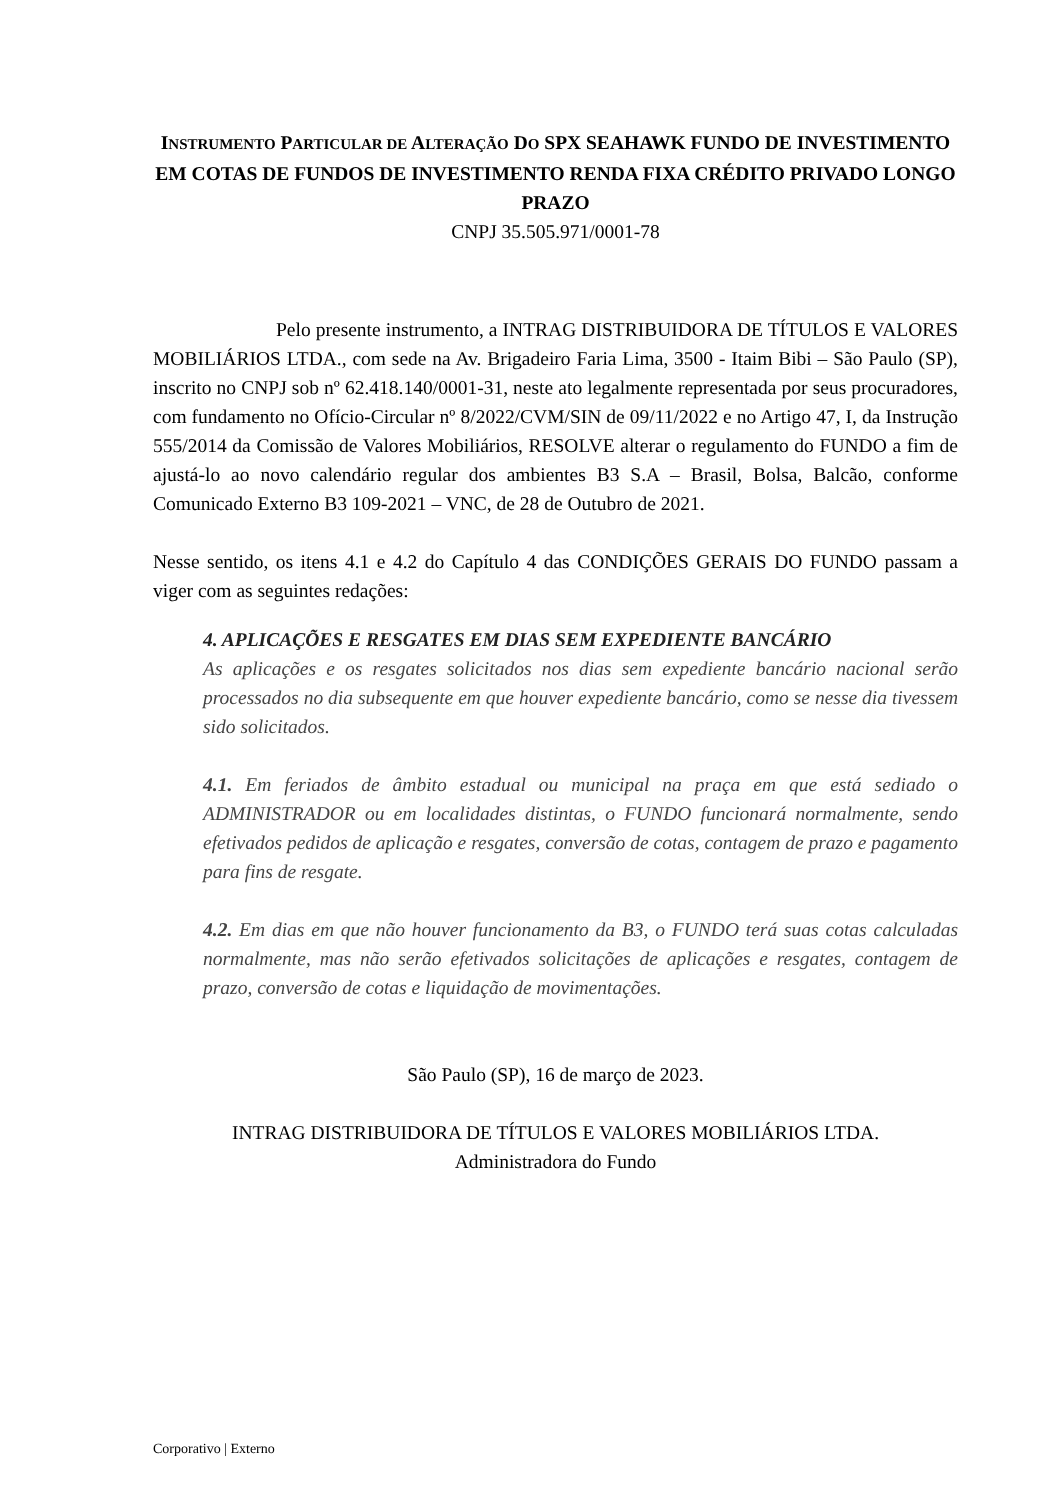INSTRUMENTO PARTICULAR DE ALTERAÇÃO DO SPX SEAHAWK FUNDO DE INVESTIMENTO EM COTAS DE FUNDOS DE INVESTIMENTO RENDA FIXA CRÉDITO PRIVADO LONGO PRAZO
CNPJ 35.505.971/0001-78
Pelo presente instrumento, a INTRAG DISTRIBUIDORA DE TÍTULOS E VALORES MOBILIÁRIOS LTDA., com sede na Av. Brigadeiro Faria Lima, 3500 - Itaim Bibi – São Paulo (SP), inscrito no CNPJ sob nº 62.418.140/0001-31, neste ato legalmente representada por seus procuradores, com fundamento no Ofício-Circular nº 8/2022/CVM/SIN de 09/11/2022 e no Artigo 47, I, da Instrução 555/2014 da Comissão de Valores Mobiliários, RESOLVE alterar o regulamento do FUNDO a fim de ajustá-lo ao novo calendário regular dos ambientes B3 S.A – Brasil, Bolsa, Balcão, conforme Comunicado Externo B3 109-2021 – VNC, de 28 de Outubro de 2021.
Nesse sentido, os itens 4.1 e 4.2 do Capítulo 4 das CONDIÇÕES GERAIS DO FUNDO passam a viger com as seguintes redações:
4. APLICAÇÕES E RESGATES EM DIAS SEM EXPEDIENTE BANCÁRIO
As aplicações e os resgates solicitados nos dias sem expediente bancário nacional serão processados no dia subsequente em que houver expediente bancário, como se nesse dia tivessem sido solicitados.
4.1. Em feriados de âmbito estadual ou municipal na praça em que está sediado o ADMINISTRADOR ou em localidades distintas, o FUNDO funcionará normalmente, sendo efetivados pedidos de aplicação e resgates, conversão de cotas, contagem de prazo e pagamento para fins de resgate.
4.2. Em dias em que não houver funcionamento da B3, o FUNDO terá suas cotas calculadas normalmente, mas não serão efetivados solicitações de aplicações e resgates, contagem de prazo, conversão de cotas e liquidação de movimentações.
São Paulo (SP), 16 de março de 2023.
INTRAG DISTRIBUIDORA DE TÍTULOS E VALORES MOBILIÁRIOS LTDA.
Administradora do Fundo
Corporativo | Externo